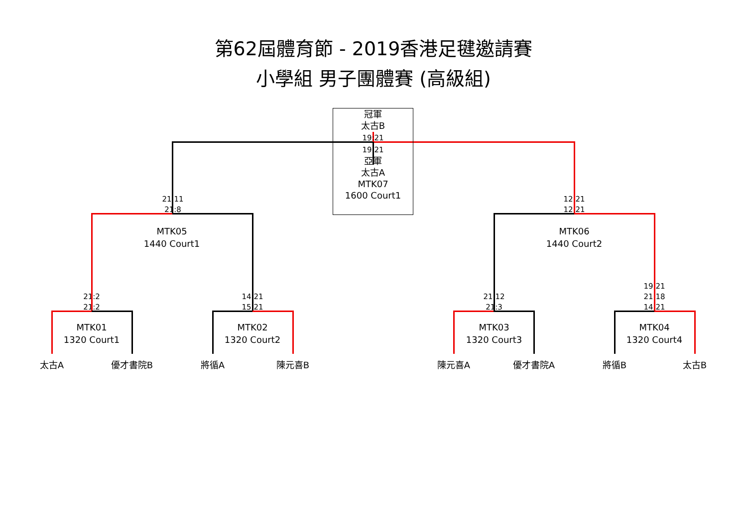第62屆體育節 - 2019香港足毽邀請賽
小學組 男子團體賽 (高級組)
21:11
21:8
冠軍
太古B
19:21
19:21
亞軍
太古A
MTK07
1600 Court1
12:21
12:21
MTK05
1440 Court1
MTK06
1440 Court2
21:2
21:2
14:21
15:21
21:12
21:3
19:21
21:18
14:21
MTK01
1320 Court1
MTK02
1320 Court2
MTK03
1320 Court3
MTK04
1320 Court4
太古A 優才書院B 將循A 陳元喜B 陳元喜A 優才書院A 將循B 太古B